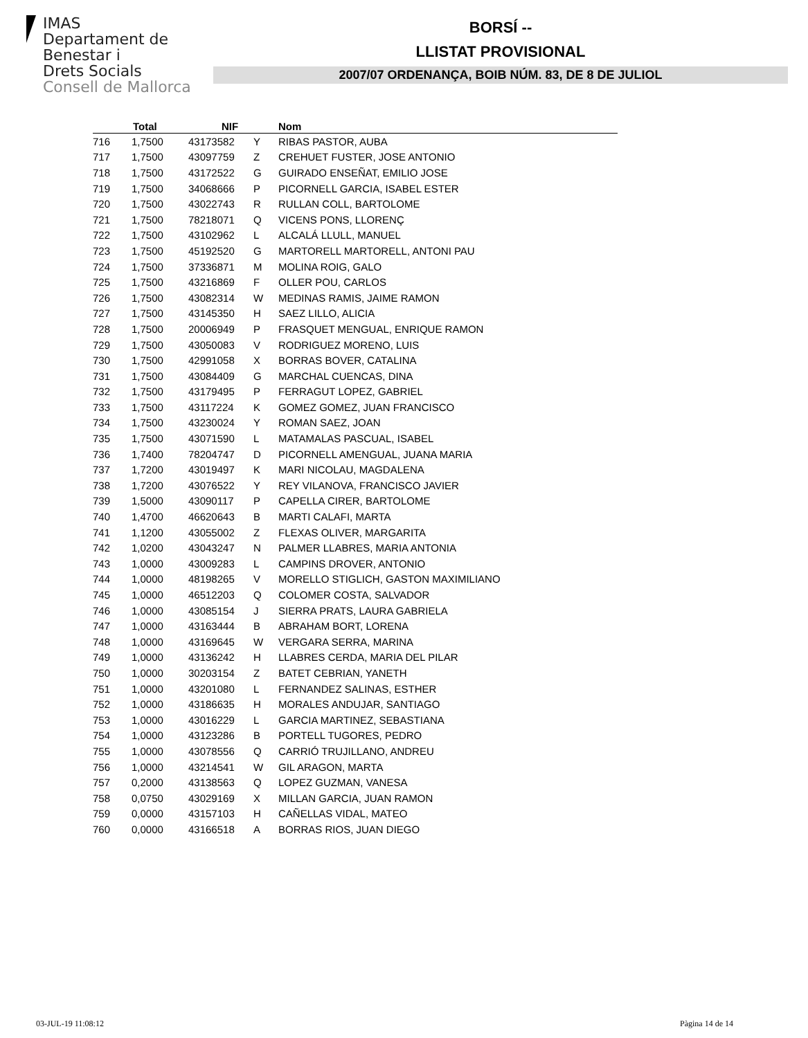IMAS
Departament de
Benestar i
Drets Socials
Consell de Mallorca
BORSÍ --
LLISTAT PROVISIONAL
2007/07 ORDENANÇA, BOIB NÚM. 83, DE 8 DE JULIOL
| | Total | NIF | | Nom |
| --- | --- | --- | --- | --- |
| 716 | 1,7500 | 43173582 | Y | RIBAS PASTOR, AUBA |
| 717 | 1,7500 | 43097759 | Z | CREHUET FUSTER, JOSE ANTONIO |
| 718 | 1,7500 | 43172522 | G | GUIRADO ENSEÑAT, EMILIO JOSE |
| 719 | 1,7500 | 34068666 | P | PICORNELL GARCIA, ISABEL ESTER |
| 720 | 1,7500 | 43022743 | R | RULLAN COLL, BARTOLOME |
| 721 | 1,7500 | 78218071 | Q | VICENS PONS, LLORENÇ |
| 722 | 1,7500 | 43102962 | L | ALCALÁ LLULL, MANUEL |
| 723 | 1,7500 | 45192520 | G | MARTORELL MARTORELL, ANTONI PAU |
| 724 | 1,7500 | 37336871 | M | MOLINA ROIG, GALO |
| 725 | 1,7500 | 43216869 | F | OLLER POU, CARLOS |
| 726 | 1,7500 | 43082314 | W | MEDINAS RAMIS, JAIME RAMON |
| 727 | 1,7500 | 43145350 | H | SAEZ LILLO, ALICIA |
| 728 | 1,7500 | 20006949 | P | FRASQUET MENGUAL, ENRIQUE RAMON |
| 729 | 1,7500 | 43050083 | V | RODRIGUEZ MORENO, LUIS |
| 730 | 1,7500 | 42991058 | X | BORRAS BOVER, CATALINA |
| 731 | 1,7500 | 43084409 | G | MARCHAL CUENCAS, DINA |
| 732 | 1,7500 | 43179495 | P | FERRAGUT LOPEZ, GABRIEL |
| 733 | 1,7500 | 43117224 | K | GOMEZ GOMEZ, JUAN FRANCISCO |
| 734 | 1,7500 | 43230024 | Y | ROMAN SAEZ, JOAN |
| 735 | 1,7500 | 43071590 | L | MATAMALAS PASCUAL, ISABEL |
| 736 | 1,7400 | 78204747 | D | PICORNELL AMENGUAL, JUANA MARIA |
| 737 | 1,7200 | 43019497 | K | MARI NICOLAU, MAGDALENA |
| 738 | 1,7200 | 43076522 | Y | REY VILANOVA, FRANCISCO JAVIER |
| 739 | 1,5000 | 43090117 | P | CAPELLA CIRER, BARTOLOME |
| 740 | 1,4700 | 46620643 | B | MARTI CALAFI, MARTA |
| 741 | 1,1200 | 43055002 | Z | FLEXAS OLIVER, MARGARITA |
| 742 | 1,0200 | 43043247 | N | PALMER LLABRES, MARIA ANTONIA |
| 743 | 1,0000 | 43009283 | L | CAMPINS DROVER, ANTONIO |
| 744 | 1,0000 | 48198265 | V | MORELLO STIGLICH, GASTON MAXIMILIANO |
| 745 | 1,0000 | 46512203 | Q | COLOMER COSTA, SALVADOR |
| 746 | 1,0000 | 43085154 | J | SIERRA PRATS, LAURA GABRIELA |
| 747 | 1,0000 | 43163444 | B | ABRAHAM BORT, LORENA |
| 748 | 1,0000 | 43169645 | W | VERGARA SERRA, MARINA |
| 749 | 1,0000 | 43136242 | H | LLABRES CERDA, MARIA DEL PILAR |
| 750 | 1,0000 | 30203154 | Z | BATET CEBRIAN, YANETH |
| 751 | 1,0000 | 43201080 | L | FERNANDEZ SALINAS, ESTHER |
| 752 | 1,0000 | 43186635 | H | MORALES ANDUJAR, SANTIAGO |
| 753 | 1,0000 | 43016229 | L | GARCIA MARTINEZ, SEBASTIANA |
| 754 | 1,0000 | 43123286 | B | PORTELL TUGORES, PEDRO |
| 755 | 1,0000 | 43078556 | Q | CARRIÓ TRUJILLANO, ANDREU |
| 756 | 1,0000 | 43214541 | W | GIL ARAGON, MARTA |
| 757 | 0,2000 | 43138563 | Q | LOPEZ GUZMAN, VANESA |
| 758 | 0,0750 | 43029169 | X | MILLAN GARCIA, JUAN RAMON |
| 759 | 0,0000 | 43157103 | H | CAÑELLAS VIDAL, MATEO |
| 760 | 0,0000 | 43166518 | A | BORRAS RIOS, JUAN DIEGO |
03-JUL-19 11:08:12 Pàgina 14 de 14